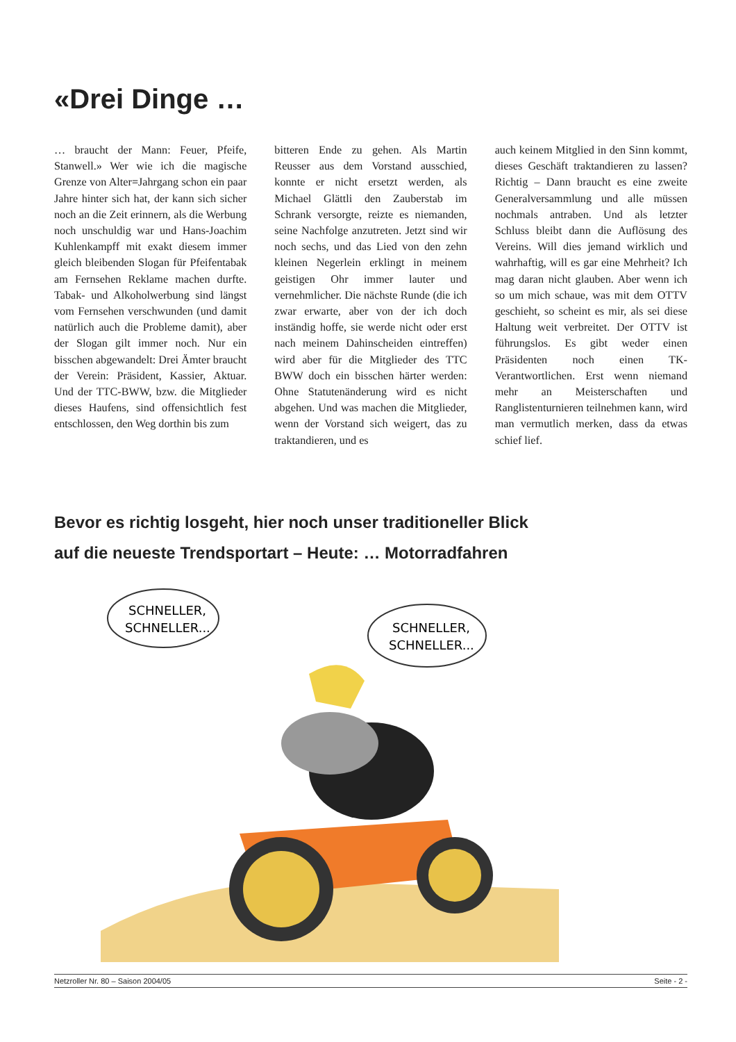«Drei Dinge …
… braucht der Mann: Feuer, Pfeife, Stanwell.» Wer wie ich die magische Grenze von Alter=Jahrgang schon ein paar Jahre hinter sich hat, der kann sich sicher noch an die Zeit erinnern, als die Werbung noch unschuldig war und Hans-Joachim Kuhlenkampff mit exakt diesem immer gleich bleibenden Slogan für Pfeifentabak am Fernsehen Reklame machen durfte. Tabak- und Alkoholwerbung sind längst vom Fernsehen verschwunden (und damit natürlich auch die Probleme damit), aber der Slogan gilt immer noch. Nur ein bisschen abgewandelt: Drei Ämter braucht der Verein: Präsident, Kassier, Aktuar. Und der TTC-BWW, bzw. die Mitglieder dieses Haufens, sind offensichtlich fest entschlossen, den Weg dorthin bis zum
bitteren Ende zu gehen. Als Martin Reusser aus dem Vorstand ausschied, konnte er nicht ersetzt werden, als Michael Glättli den Zauberstab im Schrank versorgte, reizte es niemanden, seine Nachfolge anzutreten. Jetzt sind wir noch sechs, und das Lied von den zehn kleinen Negerlein erklingt in meinem geistigen Ohr immer lauter und vernehmlicher. Die nächste Runde (die ich zwar erwarte, aber von der ich doch inständig hoffe, sie werde nicht oder erst nach meinem Dahinscheiden eintreffen) wird aber für die Mitglieder des TTC BWW doch ein bisschen härter werden: Ohne Statutenänderung wird es nicht abgehen. Und was machen die Mitglieder, wenn der Vorstand sich weigert, das zu traktandieren, und es
auch keinem Mitglied in den Sinn kommt, dieses Geschäft traktandieren zu lassen? Richtig – Dann braucht es eine zweite Generalversammlung und alle müssen nochmals antraben. Und als letzter Schluss bleibt dann die Auflösung des Vereins. Will dies jemand wirklich und wahrhaftig, will es gar eine Mehrheit? Ich mag daran nicht glauben. Aber wenn ich so um mich schaue, was mit dem OTTV geschieht, so scheint es mir, als sei diese Haltung weit verbreitet. Der OTTV ist führungslos. Es gibt weder einen Präsidenten noch einen TK-Verantwortlichen. Erst wenn niemand mehr an Meisterschaften und Ranglistenturnieren teilnehmen kann, wird man vermutlich merken, dass da etwas schief lief.
Bevor es richtig losgeht, hier noch unser traditioneller Blick
auf die neueste Trendsportart – Heute: … Motorradfahren
SCHNELLER,
SCHNELLER...
SCHNELLER,
SCHNELLER...
Netzroller Nr. 80 – Saison 2004/05 Seite - 2 -